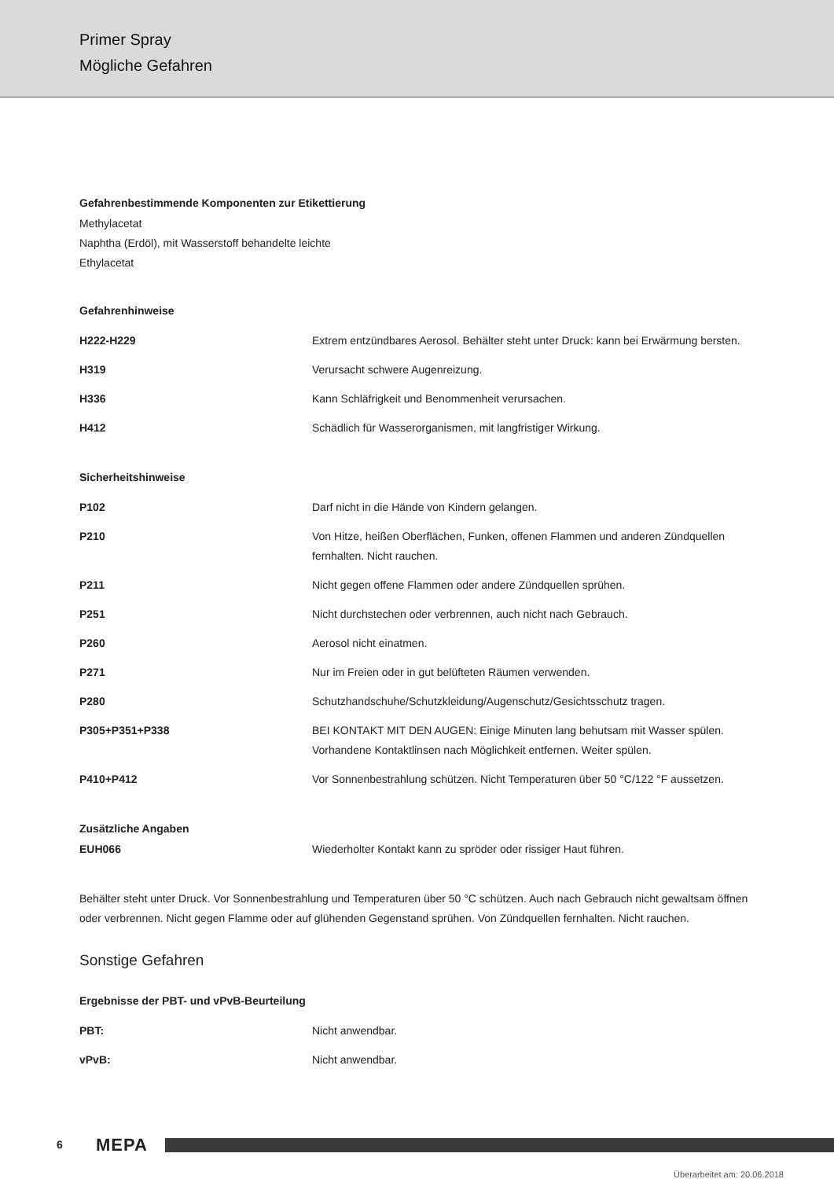Primer Spray
Mögliche Gefahren
Gefahrenbestimmende Komponenten zur Etikettierung
Methylacetat
Naphtha (Erdöl), mit Wasserstoff behandelte leichte
Ethylacetat
Gefahrenhinweise
| H222-H229 | Extrem entzündbares Aerosol. Behälter steht unter Druck: kann bei Erwärmung bersten. |
| H319 | Verursacht schwere Augenreizung. |
| H336 | Kann Schläfrigkeit und Benommenheit verursachen. |
| H412 | Schädlich für Wasserorganismen, mit langfristiger Wirkung. |
Sicherheitshinweise
| P102 | Darf nicht in die Hände von Kindern gelangen. |
| P210 | Von Hitze, heißen Oberflächen, Funken, offenen Flammen und anderen Zündquellen fernhalten. Nicht rauchen. |
| P211 | Nicht gegen offene Flammen oder andere Zündquellen sprühen. |
| P251 | Nicht durchstechen oder verbrennen, auch nicht nach Gebrauch. |
| P260 | Aerosol nicht einatmen. |
| P271 | Nur im Freien oder in gut belüfteten Räumen verwenden. |
| P280 | Schutzhandschuhe/Schutzkleidung/Augenschutz/Gesichtsschutz tragen. |
| P305+P351+P338 | BEI KONTAKT MIT DEN AUGEN: Einige Minuten lang behutsam mit Wasser spülen. Vorhandene Kontaktlinsen nach Möglichkeit entfernen. Weiter spülen. |
| P410+P412 | Vor Sonnenbestrahlung schützen. Nicht Temperaturen über 50 °C/122 °F aussetzen. |
Zusätzliche Angaben
| EUH066 | Wiederholter Kontakt kann zu spröder oder rissiger Haut führen. |
Behälter steht unter Druck. Vor Sonnenbestrahlung und Temperaturen über 50 °C schützen. Auch nach Gebrauch nicht gewaltsam öffnen oder verbrennen. Nicht gegen Flamme oder auf glühenden Gegenstand sprühen. Von Zündquellen fernhalten. Nicht rauchen.
Sonstige Gefahren
Ergebnisse der PBT- und vPvB-Beurteilung
| PBT: | Nicht anwendbar. |
| vPvB: | Nicht anwendbar. |
6 MEPA
Überarbeitet am: 20.06.2018